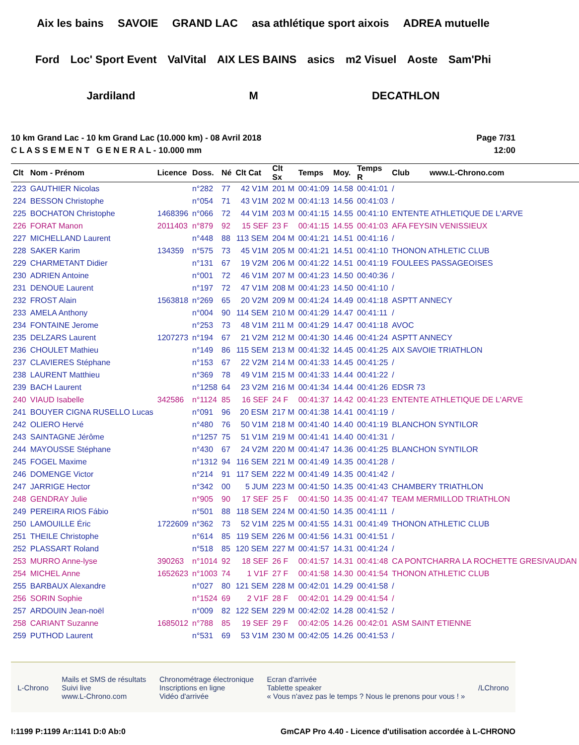Aix les bains SAVOIE GRAND LAC asa athlétique sport aixois ADREA mutuelle Ford Loc' Sport Event ValVital AIX LES BAINS asics m2 Visuel Aoste Sam'Phi Jardiland M DECATHLON
10 km Grand Lac - 10 km Grand Lac (10.000 km) - 08 Avril 2018
C L A S S E M E N T G E N E R A L - 10.000 mm
Page 7/31
12:00
| Clt | Nom - Prénom | Licence | Doss. | Né | Clt Cat | Clt Sx | Temps | Moy. | Temps R | Club www.L-Chrono.com |
| --- | --- | --- | --- | --- | --- | --- | --- | --- | --- | --- |
| 223 | GAUTHIER Nicolas | | n°282 | 77 | 42 V1M | 201 M | 00:41:09 | 14.58 | 00:41:01 | / |
| 224 | BESSON Christophe | | n°054 | 71 | 43 V1M | 202 M | 00:41:13 | 14.56 | 00:41:03 | / |
| 225 | BOCHATON Christophe | 1468396 | n°066 | 72 | 44 V1M | 203 M | 00:41:15 | 14.55 | 00:41:10 | ENTENTE ATHLETIQUE DE L'ARVE |
| 226 | FORAT Manon | 2011403 | n°879 | 92 | 15 SEF | 23 F | 00:41:15 | 14.55 | 00:41:03 | AFA FEYSIN VENISSIEUX |
| 227 | MICHELLAND Laurent | | n°448 | 88 | 113 SEM | 204 M | 00:41:21 | 14.51 | 00:41:16 | / |
| 228 | SAKER Karim | 134359 | n°575 | 73 | 45 V1M | 205 M | 00:41:21 | 14.51 | 00:41:10 | THONON ATHLETIC CLUB |
| 229 | CHARMETANT Didier | | n°131 | 67 | 19 V2M | 206 M | 00:41:22 | 14.51 | 00:41:19 | FOULEES PASSAGEOISES |
| 230 | ADRIEN Antoine | | n°001 | 72 | 46 V1M | 207 M | 00:41:23 | 14.50 | 00:40:36 | / |
| 231 | DENOUE Laurent | | n°197 | 72 | 47 V1M | 208 M | 00:41:23 | 14.50 | 00:41:10 | / |
| 232 | FROST Alain | 1563818 | n°269 | 65 | 20 V2M | 209 M | 00:41:24 | 14.49 | 00:41:18 | ASPTT ANNECY |
| 233 | AMELA Anthony | | n°004 | 90 | 114 SEM | 210 M | 00:41:29 | 14.47 | 00:41:11 | / |
| 234 | FONTAINE Jerome | | n°253 | 73 | 48 V1M | 211 M | 00:41:29 | 14.47 | 00:41:18 | AVOC |
| 235 | DELZARS Laurent | 1207273 | n°194 | 67 | 21 V2M | 212 M | 00:41:30 | 14.46 | 00:41:24 | ASPTT ANNECY |
| 236 | CHOULET Mathieu | | n°149 | 86 | 115 SEM | 213 M | 00:41:32 | 14.45 | 00:41:25 | AIX SAVOIE TRIATHLON |
| 237 | CLAVIERES Stéphane | | n°153 | 67 | 22 V2M | 214 M | 00:41:33 | 14.45 | 00:41:25 | / |
| 238 | LAURENT Matthieu | | n°369 | 78 | 49 V1M | 215 M | 00:41:33 | 14.44 | 00:41:22 | / |
| 239 | BACH Laurent | | n°1258 | 64 | 23 V2M | 216 M | 00:41:34 | 14.44 | 00:41:26 | EDSR 73 |
| 240 | VIAUD Isabelle | 342586 | n°1124 | 85 | 16 SEF | 24 F | 00:41:37 | 14.42 | 00:41:23 | ENTENTE ATHLETIQUE DE L'ARVE |
| 241 | BOUYER CIGNA RUSELLO Lucas | | n°091 | 96 | 20 ESM | 217 M | 00:41:38 | 14.41 | 00:41:19 | / |
| 242 | OLIERO Hervé | | n°480 | 76 | 50 V1M | 218 M | 00:41:40 | 14.40 | 00:41:19 | BLANCHON SYNTILOR |
| 243 | SAINTAGNE Jérôme | | n°1257 | 75 | 51 V1M | 219 M | 00:41:41 | 14.40 | 00:41:31 | / |
| 244 | MAYOUSSE Stéphane | | n°430 | 67 | 24 V2M | 220 M | 00:41:47 | 14.36 | 00:41:25 | BLANCHON SYNTILOR |
| 245 | FOGEL Maxime | | n°1312 | 94 | 116 SEM | 221 M | 00:41:49 | 14.35 | 00:41:28 | / |
| 246 | DOMENGE Victor | | n°214 | 91 | 117 SEM | 222 M | 00:41:49 | 14.35 | 00:41:42 | / |
| 247 | JARRIGE Hector | | n°342 | 00 | 5 JUM | 223 M | 00:41:50 | 14.35 | 00:41:43 | CHAMBERY TRIATHLON |
| 248 | GENDRAY Julie | | n°905 | 90 | 17 SEF | 25 F | 00:41:50 | 14.35 | 00:41:47 | TEAM MERMILLOD TRIATHLON |
| 249 | PEREIRA RIOS Fábio | | n°501 | 88 | 118 SEM | 224 M | 00:41:50 | 14.35 | 00:41:11 | / |
| 250 | LAMOUILLE Éric | 1722609 | n°362 | 73 | 52 V1M | 225 M | 00:41:55 | 14.31 | 00:41:49 | THONON ATHLETIC CLUB |
| 251 | THEILE Christophe | | n°614 | 85 | 119 SEM | 226 M | 00:41:56 | 14.31 | 00:41:51 | / |
| 252 | PLASSART Roland | | n°518 | 85 | 120 SEM | 227 M | 00:41:57 | 14.31 | 00:41:24 | / |
| 253 | MURRO Anne-lyse | 390263 | n°1014 | 92 | 18 SEF | 26 F | 00:41:57 | 14.31 | 00:41:48 | CA PONTCHARRA LA ROCHETTE GRESIVAUDAN |
| 254 | MICHEL Anne | 1652623 | n°1003 | 74 | 1 V1F | 27 F | 00:41:58 | 14.30 | 00:41:54 | THONON ATHLETIC CLUB |
| 255 | BARBAUX Alexandre | | n°027 | 80 | 121 SEM | 228 M | 00:42:01 | 14.29 | 00:41:58 | / |
| 256 | SORIN Sophie | | n°1524 | 69 | 2 V1F | 28 F | 00:42:01 | 14.29 | 00:41:54 | / |
| 257 | ARDOUIN Jean-noël | | n°009 | 82 | 122 SEM | 229 M | 00:42:02 | 14.28 | 00:41:52 | / |
| 258 | CARIANT Suzanne | 1685012 | n°788 | 85 | 19 SEF | 29 F | 00:42:05 | 14.26 | 00:42:01 | ASM SAINT ETIENNE |
| 259 | PUTHOD Laurent | | n°531 | 69 | 53 V1M | 230 M | 00:42:05 | 14.26 | 00:41:53 | / |
L-Chrono
Mails et SMS de résultats
Suivi live
www.L-Chrono.com
Chronométrage électronique
Inscriptions en ligne
Vidéo d'arrivée
Ecran d'arrivée
Tablette speaker
« Vous n'avez pas le temps ? Nous le prenons pour vous ! »
/LChrono
I:1199 P:1199 Ar:1141 D:0 Ab:0 GmCAP Pro 4.40 - Licence d'utilisation accordée à L-CHRONO